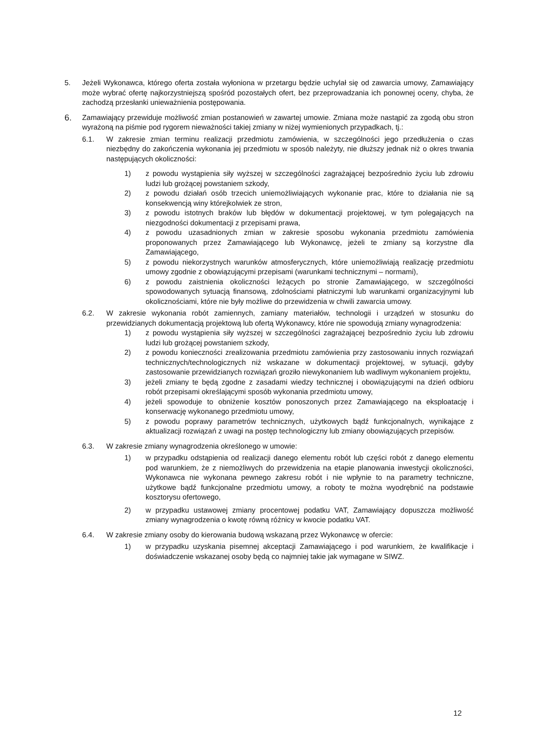5. Jeżeli Wykonawca, którego oferta została wyłoniona w przetargu będzie uchylał się od zawarcia umowy, Zamawiający może wybrać ofertę najkorzystniejszą spośród pozostałych ofert, bez przeprowadzania ich ponownej oceny, chyba, że zachodzą przesłanki unieważnienia postępowania.
6.
Zamawiający przewiduje możliwość zmian postanowień w zawartej umowie. Zmiana może nastąpić za zgodą obu stron wyrażoną na piśmie pod rygorem nieważności takiej zmiany w niżej wymienionych przypadkach, tj.:
6.1. W zakresie zmian terminu realizacji przedmiotu zamówienia, w szczególności jego przedłużenia o czas niezbędny do zakończenia wykonania jej przedmiotu w sposób należyty, nie dłuższy jednak niż o okres trwania następujących okoliczności:
1) z powodu wystąpienia siły wyższej w szczególności zagrażającej bezpośrednio życiu lub zdrowiu ludzi lub grożącej powstaniem szkody,
2) z powodu działań osób trzecich uniemożliwiających wykonanie prac, które to działania nie są konsekwencją winy którejkolwiek ze stron,
3) z powodu istotnych braków lub błędów w dokumentacji projektowej, w tym polegających na niezgodności dokumentacji z przepisami prawa,
4) z powodu uzasadnionych zmian w zakresie sposobu wykonania przedmiotu zamówienia proponowanych przez Zamawiającego lub Wykonawcę, jeżeli te zmiany są korzystne dla Zamawiającego,
5) z powodu niekorzystnych warunków atmosferycznych, które uniemożliwiają realizację przedmiotu umowy zgodnie z obowiązującymi przepisami (warunkami technicznymi – normami),
6) z powodu zaistnienia okoliczności leżących po stronie Zamawiającego, w szczególności spowodowanych sytuacją finansową, zdolnościami płatniczymi lub warunkami organizacyjnymi lub okolicznościami, które nie były możliwe do przewidzenia w chwili zawarcia umowy.
6.2. W zakresie wykonania robót zamiennych, zamiany materiałów, technologii i urządzeń w stosunku do przewidzianych dokumentacją projektową lub ofertą Wykonawcy, które nie spowodują zmiany wynagrodzenia:
1) z powodu wystąpienia siły wyższej w szczególności zagrażającej bezpośrednio życiu lub zdrowiu ludzi lub grożącej powstaniem szkody,
2) z powodu konieczności zrealizowania przedmiotu zamówienia przy zastosowaniu innych rozwiązań technicznych/technologicznych niż wskazane w dokumentacji projektowej, w sytuacji, gdyby zastosowanie przewidzianych rozwiązań groziło niewykonaniem lub wadliwym wykonaniem projektu,
3) jeżeli zmiany te będą zgodne z zasadami wiedzy technicznej i obowiązującymi na dzień odbioru robót przepisami określającymi sposób wykonania przedmiotu umowy,
4) jeżeli spowoduje to obniżenie kosztów ponoszonych przez Zamawiającego na eksploatację i konserwację wykonanego przedmiotu umowy,
5) z powodu poprawy parametrów technicznych, użytkowych bądź funkcjonalnych, wynikające z aktualizacji rozwiązań z uwagi na postęp technologiczny lub zmiany obowiązujących przepisów.
6.3. W zakresie zmiany wynagrodzenia określonego w umowie:
1) w przypadku odstąpienia od realizacji danego elementu robót lub części robót z danego elementu pod warunkiem, że z niemożliwych do przewidzenia na etapie planowania inwestycji okoliczności, Wykonawca nie wykonana pewnego zakresu robót i nie wpłynie to na parametry techniczne, użytkowe bądź funkcjonalne przedmiotu umowy, a roboty te można wyodrębnić na podstawie kosztorysu ofertowego,
2) w przypadku ustawowej zmiany procentowej podatku VAT, Zamawiający dopuszcza możliwość zmiany wynagrodzenia o kwotę równą różnicy w kwocie podatku VAT.
6.4. W zakresie zmiany osoby do kierowania budową wskazaną przez Wykonawcę w ofercie:
1) w przypadku uzyskania pisemnej akceptacji Zamawiającego i pod warunkiem, że kwalifikacje i doświadczenie wskazanej osoby będą co najmniej takie jak wymagane w SIWZ.
12